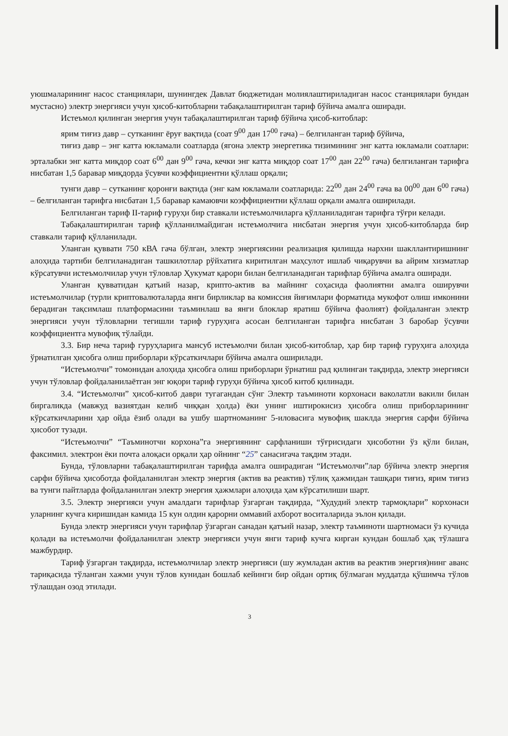уюшмаларининг насос станциялари, шунингдек Давлат бюджетидан молиялаштириладиган насос станциялари бундан мустасно) электр энергияси учун ҳисоб-китобларни табақалаштирилган тариф бўйича амалга оширади.
Истеъмол қилинган энергия учун табақалаштирилган тариф бўйича ҳисоб-китоблар:
ярим тиғиз давр – сутканинг ёруғ вақтида (соат 9<sup>00</sup> дан 17<sup>00</sup> гача) – белгиланган тариф бўйича,
тиғиз давр – энг катта юкламали соатларда (ягона электр энергетика тизимининг энг катта юкламали соатлари: эрталабки энг катта миқдор соат 6<sup>00</sup> дан 9<sup>00</sup> гача, кечки энг катта миқдор соат 17<sup>00</sup> дан 22<sup>00</sup> гача) белгиланган тарифга нисбатан 1,5 баравар миқдорда ўсувчи коэффициентни қўллаш орқали;
тунги давр – сутканинг қоронғи вақтида (энг кам юкламали соатларида: 22<sup>00</sup> дан 24<sup>00</sup> гача ва 00<sup>00</sup> дан 6<sup>00</sup> гача) – белгиланган тарифга нисбатан 1,5 баравар камаювчи коэффициентни қўллаш орқали амалга оширилади.
Белгиланган тариф II-тариф гуруҳи бир ставкали истеъмолчиларга қўлланиладиган тарифга тўғри келади.
Табақалаштирилган тариф қўлланилмайдиган истеъмолчига нисбатан энергия учун ҳисоб-китобларда бир ставкали тариф қўлланилади.
Уланган қуввати 750 кВА гача бўлган, электр энергиясини реализация қилишда нархни шакллантиришнинг алоҳида тартиби белгиланадиган ташкилотлар рўйхатига киритилган маҳсулот ишлаб чиқарувчи ва айрим хизматлар кўрсатувчи истеъмолчилар учун тўловлар Ҳукумат қарори билан белгиланадиган тарифлар бўйича амалга оширади.
Уланган қувватидан қатъий назар, крипто-актив ва майнинг соҳасида фаолиятни амалга оширувчи истеъмолчилар (турли криптовалюталарда янги бирликлар ва комиссия йиғимлари форматида мукофот олиш имконини берадиган тақсимлаш платформасини таъминлаш ва янги блоклар яратиш бўйича фаолият) фойдаланган электр энергияси учун тўловларни тегишли тариф гуруҳига асосан белгиланган тарифга нисбатан 3 баробар ўсувчи коэффициентга мувофиқ тўлайди.
3.3. Бир неча тариф гуруҳларига мансуб истеъмолчи билан ҳисоб-китоблар, ҳар бир тариф гуруҳига алоҳида ўрнатилган ҳисобга олиш приборлари кўрсаткичлари бўйича амалга оширилади.
“Истеъмолчи” томонидан алоҳида ҳисобга олиш приборлари ўрнатиш рад қилинган тақдирда, электр энергияси учун тўловлар фойдаланилаётган энг юқори тариф гуруҳи бўйича ҳисоб китоб қилинади.
3.4. “Истеъмолчи” ҳисоб-китоб даври тугагандан сўнг Электр таъминоти корхонаси ваколатли вакили билан биргаликда (мавжуд вазиятдан келиб чиққан ҳолда) ёки унинг иштирокисиз ҳисобга олиш приборларининг кўрсаткичларини ҳар ойда ёзиб олади ва ушбу шартноманинг 5-иловасига мувофиқ шаклда энергия сарфи бўйича ҳисобот тузади.
“Истеъмолчи” “Таъминотчи корхона”га энергиянинг сарфланиши тўғрисидаги ҳисоботни ўз қўли билан, факсимил. электрон ёки почта алоқаси орқали ҳар ойнинг “25” санасигача тақдим этади.
Бунда, тўловларни табақалаштирилган тарифда амалга оширадиган “Истеъмолчи”лар бўйича электр энергия сарфи бўйича ҳисоботда фойдаланилган электр энергия (актив ва реактив) тўлиқ ҳажмидан ташқари тиғиз, ярим тиғиз ва тунги пайтларда фойдаланилган электр энергия ҳажмлари алоҳида ҳам кўрсатилиши шарт.
3.5. Электр энергияси учун амалдаги тарифлар ўзгарган тақдирда, “Худудий электр тармоқлари” корхонаси уларнинг кучга киришидан камида 15 кун олдин қарорни оммавий ахборот воситаларида эълон қилади.
Бунда электр энергияси учун тарифлар ўзгарган санадан қатъий назар, электр таъминоти шартномаси ўз кучида қолади ва истеъмолчи фойдаланилган электр энергияси учун янги тариф кучга кирган кундан бошлаб ҳақ тўлашга мажбурдир.
Тариф ўзгарган тақдирда, истеъмолчилар электр энергияси (шу жумладан актив ва реактив энергия)нинг аванс тариқасида тўланган хажми учун тўлов кунидан бошлаб кейинги бир ойдан ортиқ бўлмаган муддатда қўшимча тўлов тўлашдан озод этилади.
3